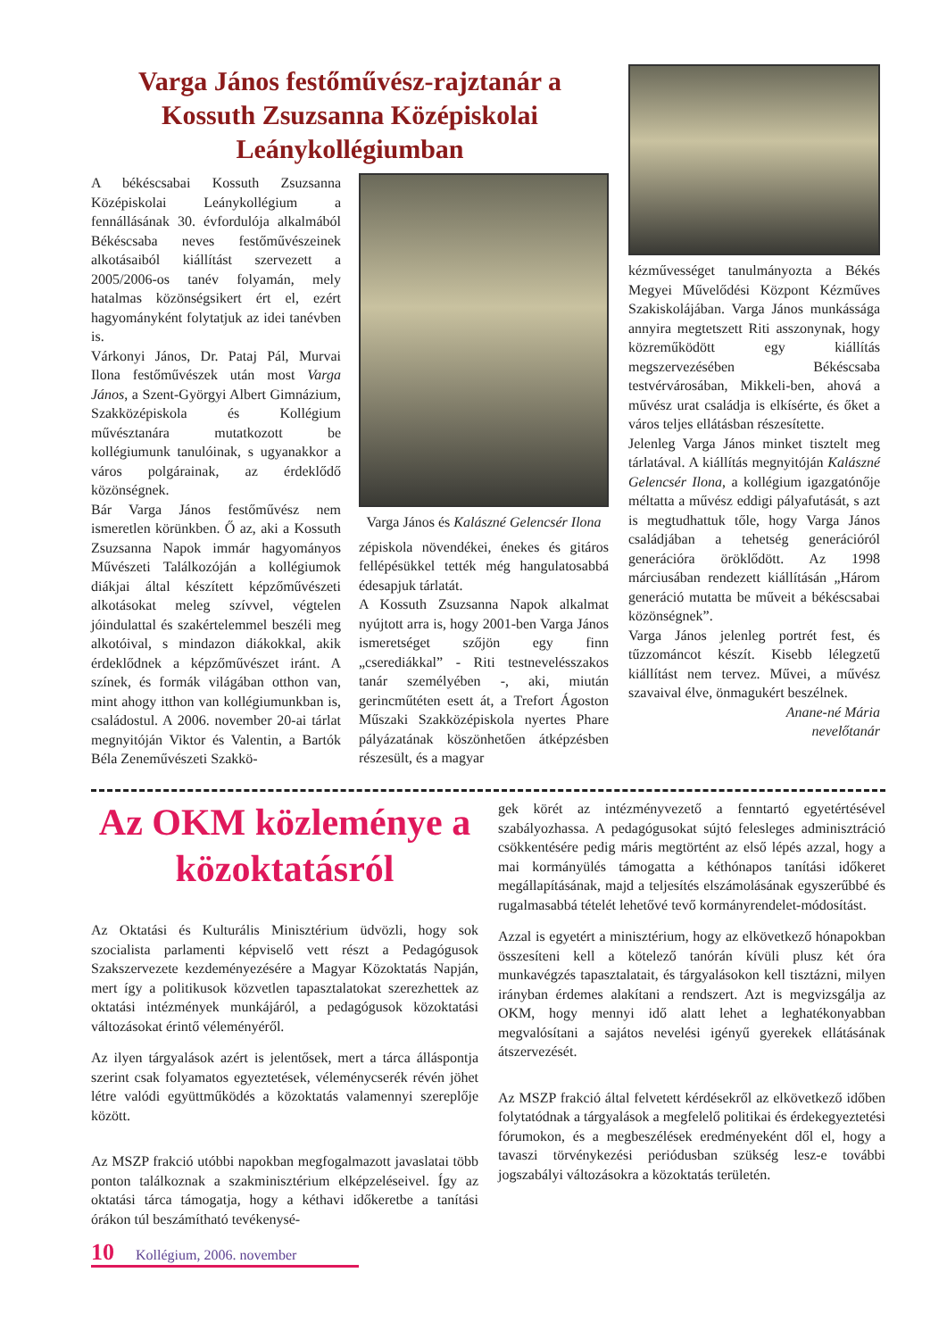Varga János festőművész-rajztanár a Kossuth Zsuzsanna Középiskolai Leánykollégiumban
A békéscsabai Kossuth Zsuzsanna Középiskolai Leánykollégium a fennállásának 30. évfordulója alkalmából Békéscsaba neves festőművészeinek alkotásaiból kiállítást szervezett a 2005/2006-os tanév folyamán, mely hatalmas közönségsikert ért el, ezért hagyományként folytatjuk az idei tanévben is.
Várkonyi János, Dr. Pataj Pál, Murvai Ilona festőművészek után most Varga János, a Szent-Györgyi Albert Gimnázium, Szakközépiskola és Kollégium művésztanára mutatkozott be kollégiumunk tanulóinak, s ugyanakkor a város polgárainak, az érdeklődő közönségnek.
Bár Varga János festőművész nem ismeretlen körünkben. Ő az, aki a Kossuth Zsuzsanna Napok immár hagyományos Művészeti Találkozóján a kollégiumok diákjai által készített képzőművészeti alkotásokat meleg szívvel, végtelen jóindulattal és szakértelemmel beszéli meg alkotóival, s mindazon diákokkal, akik érdeklődnek a képzőművészet iránt. A színek, és formák világában otthon van, mint ahogy itthon van kollégiumunkban is, családostul. A 2006. november 20-ai tárlat megnyitóján Viktor és Valentin, a Bartók Béla Zeneművészeti Szakkö-
Varga János és Kalászné Gelencsér Ilona
zépiskola növendékei, énekes és gitáros fellépésükkel tették még hangulatosabbá édesapjuk tárlatát.
A Kossuth Zsuzsanna Napok alkalmat nyújtott arra is, hogy 2001-ben Varga János ismeretséget szőjön egy finn „cserediákkal” - Riti testnevelésszakos tanár személyében -, aki, miután gerincműtéten esett át, a Trefort Ágoston Műszaki Szakközépiskola nyertes Phare pályázatának köszönhetően átképzésben részesült, és a magyar
kézművességet tanulmányozta a Békés Megyei Művelődési Központ Kézműves Szakiskolájában. Varga János munkássága annyira megtetszett Riti asszonynak, hogy közreműködött egy kiállítás megszervezésében Békéscsaba testvérvárosában, Mikkeli-ben, ahová a művész urat családja is elkísérte, és őket a város teljes ellátásban részesítette.
Jelenleg Varga János minket tisztelt meg tárlatával. A kiállítás megnyitóján Kalászné Gelencsér Ilona, a kollégium igazgatónője méltatta a művész eddigi pályafutását, s azt is megtudhattuk tőle, hogy Varga János családjában a tehetség generációról generációra öröklődött. Az 1998 márciusában rendezett kiállításán „Három generáció mutatta be műveit a békéscsabai közönségnek”.
Varga János jelenleg portrét fest, és tűzzománcot készít. Kisebb lélegzetű kiállítást nem tervez. Művei, a művész szavaival élve, önmagukért beszélnek.
Anane-né Mária
nevelőtanár
Az OKM közleménye a közoktatásról
Az Oktatási és Kulturális Minisztérium üdvözli, hogy sok szocialista parlamenti képviselő vett részt a Pedagógusok Szakszervezete kezdeményezésére a Magyar Közoktatás Napján, mert így a politikusok közvetlen tapasztalatokat szerezhettek az oktatási intézmények munkájáról, a pedagógusok közoktatási változásokat érintő véleményéről.
Az ilyen tárgyalások azért is jelentősek, mert a tárca álláspontja szerint csak folyamatos egyeztetések, véleménycserék révén jöhet létre valódi együttműködés a közoktatás valamennyi szereplője között.
Az MSZP frakció utóbbi napokban megfogalmazott javaslatai több ponton találkoznak a szakminisztérium elképzeléseivel. Így az oktatási tárca támogatja, hogy a kéthavi időkeretbe a tanítási órákon túl beszámítható tevékenysé-
gek körét az intézményvezető a fenntartó egyetértésével szabályozhassa. A pedagógusokat sújtó felesleges adminisztráció csökkentésére pedig máris megtörtént az első lépés azzal, hogy a mai kormányülés támogatta a kéthónapos tanítási időkeret megállapításának, majd a teljesítés elszámolásának egyszerűbbé és rugalmasabbá tételét lehetővé tevő kormányrendelet-módosítást.
Azzal is egyetért a minisztérium, hogy az elkövetkező hónapokban összesíteni kell a kötelező tanórán kívüli plusz két óra munkavégzés tapasztalatait, és tárgyalásokon kell tisztázni, milyen irányban érdemes alakítani a rendszert. Azt is megvizsgálja az OKM, hogy mennyi idő alatt lehet a leghatékonyabban megvalósítani a sajátos nevelési igényű gyerekek ellátásának átszervezését.
Az MSZP frakció által felvetett kérdésekről az elkövetkező időben folytatódnak a tárgyalások a megfelelő politikai és érdekegyeztetési fórumokon, és a megbeszélések eredményeként dől el, hogy a tavaszi törvénykezési periódusban szükség lesz-e további jogszabályi változásokra a közoktatás területén.
10 Kollégium, 2006. november